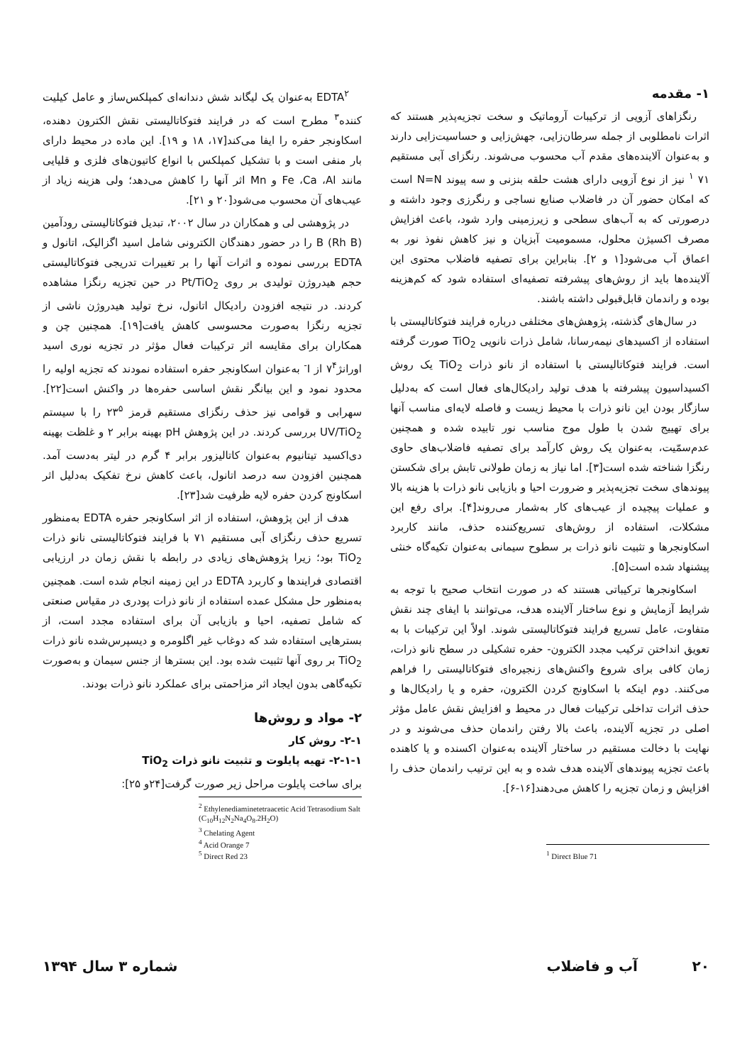۱- مقدمه
رنگزاهای آزویی از ترکیبات آروماتیک و سخت تجزیه‌پذیر هستند که اثرات نامطلوبی از جمله سرطان‌زایی، جهش‌زایی و حساسیت‌زایی دارند و به‌عنوان آلاینده‌های مقدم آب محسوب می‌شوند. رنگزای آبی مستقیم ۷۱ <sup>۱</sup> نیز از نوع آزویی دارای هشت حلقه بنزنی و سه پیوند N=N است که امکان حضور آن در فاضلاب صنایع نساجی و رنگرزی وجود داشته و درصورتی که به آب‌های سطحی و زیرزمینی وارد شود، باعث افزایش مصرف اکسیژن محلول، مسمومیت آبزیان و نیز کاهش نفوذ نور به اعماق آب می‌شود[۱ و ۲]. بنابراین برای تصفیه فاضلاب محتوی این آلاینده‌ها باید از روش‌های پیشرفته تصفیه‌ای استفاده شود که کم‌هزینه بوده و راندمان قابل‌قبولی داشته باشند.
در سال‌های گذشته، پژوهش‌های مختلفی درباره فرایند فتوکاتالیستی با استفاده از اکسیدهای نیمه‌رسانا، شامل ذرات نانویی TiO<sub>2</sub> صورت گرفته است. فرایند فتوکاتالیستی با استفاده از نانو ذرات TiO<sub>2</sub> یک روش اکسیداسیون پیشرفته با هدف تولید رادیکال‌های فعال است که به‌دلیل سازگار بودن این نانو ذرات با محیط زیست و فاصله لایه‌ای مناسب آنها برای تهییج شدن با طول موج مناسب نور تابیده شده و همچنین عدم‌سمّیت، به‌عنوان یک روش کارآمد برای تصفیه فاضلاب‌های حاوی رنگزا شناخته شده است[۳]. اما نیاز به زمان طولانی تابش برای شکستن پیوندهای سخت تجزیه‌پذیر و ضرورت احیا و بازیابی نانو ذرات با هزینه بالا و عملیات پیچیده از عیب‌های کار به‌شمار می‌روند[۴]. برای رفع این مشکلات، استفاده از روش‌های تسریع‌کننده حذف، مانند کاربرد اسکاونجرها و تثبیت نانو ذرات بر سطوح سیمانی به‌عنوان تکیه‌گاه خنثی پیشنهاد شده است[۵].
اسکاونجرها ترکیباتی هستند که در صورت انتخاب صحیح با توجه به شرایط آزمایش و نوع ساختار آلاینده هدف، می‌توانند با ایفای چند نقش متفاوت، عامل تسریع فرایند فتوکاتالیستی شوند. اولاً این ترکیبات با به تعویق انداختن ترکیب مجدد الکترون- حفره تشکیلی در سطح نانو ذرات، زمان کافی برای شروع واکنش‌های زنجیره‌ای فتوکاتالیستی را فراهم می‌کنند. دوم اینکه با اسکاونج کردن الکترون، حفره و یا رادیکال‌ها و حذف اثرات تداخلی ترکیبات فعال در محیط و افزایش نقش عامل مؤثر اصلی در تجزیه آلاینده، باعث بالا رفتن راندمان حذف می‌شوند و در نهایت با دخالت مستقیم در ساختار آلاینده به‌عنوان اکسنده و یا کاهنده باعث تجزیه پیوندهای آلاینده هدف شده و به این ترتیب راندمان حذف را افزایش و زمان تجزیه را کاهش می‌دهند[۱۶-۶].
<sup>1</sup> Direct Blue 71
EDTA<sup>۲</sup> به‌عنوان یک لیگاند شش دندانه‌ای کمپلکس‌ساز و عامل کیلیت کننده<sup>۳</sup> مطرح است که در فرایند فتوکاتالیستی نقش الکترون دهنده، اسکاونجر حفره را ایفا می‌کند[۱۷، ۱۸ و ۱۹]. این ماده در محیط دارای بار منفی است و با تشکیل کمپلکس با انواع کاتیون‌های فلزی و قلیایی مانند Fe ،Ca ،Al و Mn اثر آنها را کاهش می‌دهد؛ ولی هزینه زیاد از عیب‌های آن محسوب می‌شود[۲۰ و ۲۱].
در پژوهشی لی و همکاران در سال ۲۰۰۲، تبدیل فتوکاتالیستی رودآمین B (Rh B) را در حضور دهندگان الکترونی شامل اسید اگزالیک، اتانول و EDTA بررسی نموده و اثرات آنها را بر تغییرات تدریجی فتوکاتالیستی حجم هیدروژن تولیدی بر روی Pt/TiO<sub>2</sub> در حین تجزیه رنگزا مشاهده کردند. در نتیجه افزودن رادیکال اتانول، نرخ تولید هیدروژن ناشی از تجزیه رنگزا به‌صورت محسوسی کاهش یافت[۱۹]. همچنین چن و همکاران برای مقایسه اثر ترکیبات فعال مؤثر در تجزیه نوری اسید اورانژ۷<sup>۴</sup> از I<sup>-</sup> به‌عنوان اسکاونجر حفره استفاده نمودند که تجزیه اولیه را محدود نمود و این بیانگر نقش اساسی حفره‌ها در واکنش است[۲۲]. سهرابی و قوامی نیز حذف رنگزای مستقیم قرمز ۲۳<sup>۵</sup> را با سیستم UV/TiO<sub>2</sub> بررسی کردند. در این پژوهش pH بهینه برابر ۲ و غلظت بهینه دی‌اکسید تیتانیوم به‌عنوان کاتالیزور برابر ۴ گرم در لیتر به‌دست آمد. همچنین افزودن سه درصد اتانول، باعث کاهش نرخ تفکیک به‌دلیل اثر اسکاونج کردن حفره لایه ظرفیت شد[۲۳].
هدف از این پژوهش، استفاده از اثر اسکاونجر حفره EDTA به‌منظور تسریع حذف رنگزای آبی مستقیم ۷۱ با فرایند فتوکاتالیستی نانو ذرات TiO<sub>2</sub> بود؛ زیرا پژوهش‌های زیادی در رابطه با نقش زمان در ارزیابی اقتصادی فرایندها و کاربرد EDTA در این زمینه انجام شده است. همچنین به‌منظور حل مشکل عمده استفاده از نانو ذرات پودری در مقیاس صنعتی که شامل تصفیه، احیا و بازیابی آن برای استفاده مجدد است، از بسترهایی استفاده شد که دوغاب غیر اگلومره و دیسپرس‌شده نانو ذرات TiO<sub>2</sub> بر روی آنها تثبیت شده بود. این بسترها از جنس سیمان و به‌صورت تکیه‌گاهی بدون ایجاد اثر مزاحمتی برای عملکرد نانو ذرات بودند.
۲- مواد و روش‌ها
۲-۱- روش کار
۲-۱-۱- تهیه پایلوت و تثبیت نانو ذرات TiO<sub>2</sub>
برای ساخت پایلوت مراحل زیر صورت گرفت[۲۴و ۲۵]:
<sup>2</sup> Ethylenediaminetetraacetic Acid Tetrasodium Salt
(C<sub>10</sub>H<sub>12</sub>N<sub>2</sub>Na<sub>4</sub>O<sub>8</sub>.2H<sub>2</sub>O)
<sup>3</sup> Chelating Agent
<sup>4</sup> Acid Orange 7
<sup>5</sup> Direct Red 23
۲۰ آب و فاضلاب شماره ۳ سال ۱۳۹۴